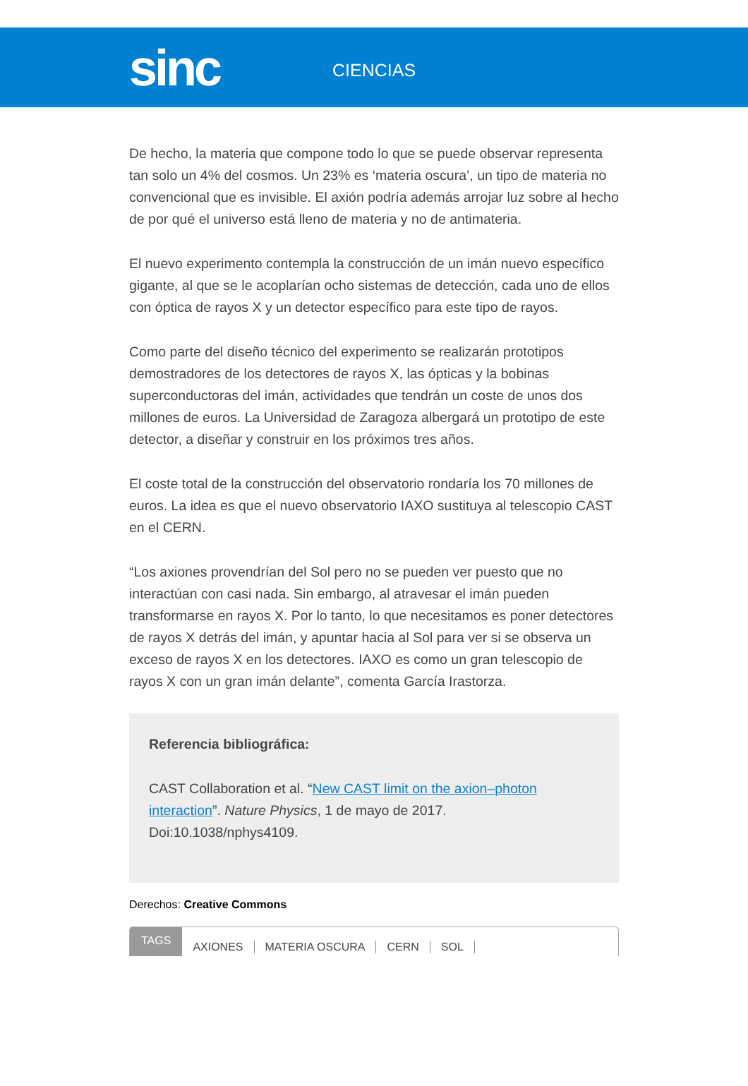sinc
CIENCIAS
De hecho, la materia que compone todo lo que se puede observar representa tan solo un 4% del cosmos. Un 23% es ‘materia oscura’, un tipo de materia no convencional que es invisible. El axión podría además arrojar luz sobre al hecho de por qué el universo está lleno de materia y no de antimateria.
El nuevo experimento contempla la construcción de un imán nuevo específico gigante, al que se le acoplarían ocho sistemas de detección, cada uno de ellos con óptica de rayos X y un detector específico para este tipo de rayos.
Como parte del diseño técnico del experimento se realizarán prototipos demostradores de los detectores de rayos X, las ópticas y la bobinas superconductoras del imán, actividades que tendrán un coste de unos dos millones de euros. La Universidad de Zaragoza albergará un prototipo de este detector, a diseñar y construir en los próximos tres años.
El coste total de la construcción del observatorio rondaría los 70 millones de euros. La idea es que el nuevo observatorio IAXO sustituya al telescopio CAST en el CERN.
“Los axiones provendrían del Sol pero no se pueden ver puesto que no interactúan con casi nada. Sin embargo, al atravesar el imán pueden transformarse en rayos X. Por lo tanto, lo que necesitamos es poner detectores de rayos X detrás del imán, y apuntar hacia al Sol para ver si se observa un exceso de rayos X en los detectores. IAXO es como un gran telescopio de rayos X con un gran imán delante”, comenta García Irastorza.
Referencia bibliográfica:
CAST Collaboration et al. “New CAST limit on the axion–photon interaction”. Nature Physics, 1 de mayo de 2017. Doi:10.1038/nphys4109.
Derechos: Creative Commons
TAGS AXIONES MATERIA OSCURA CERN SOL